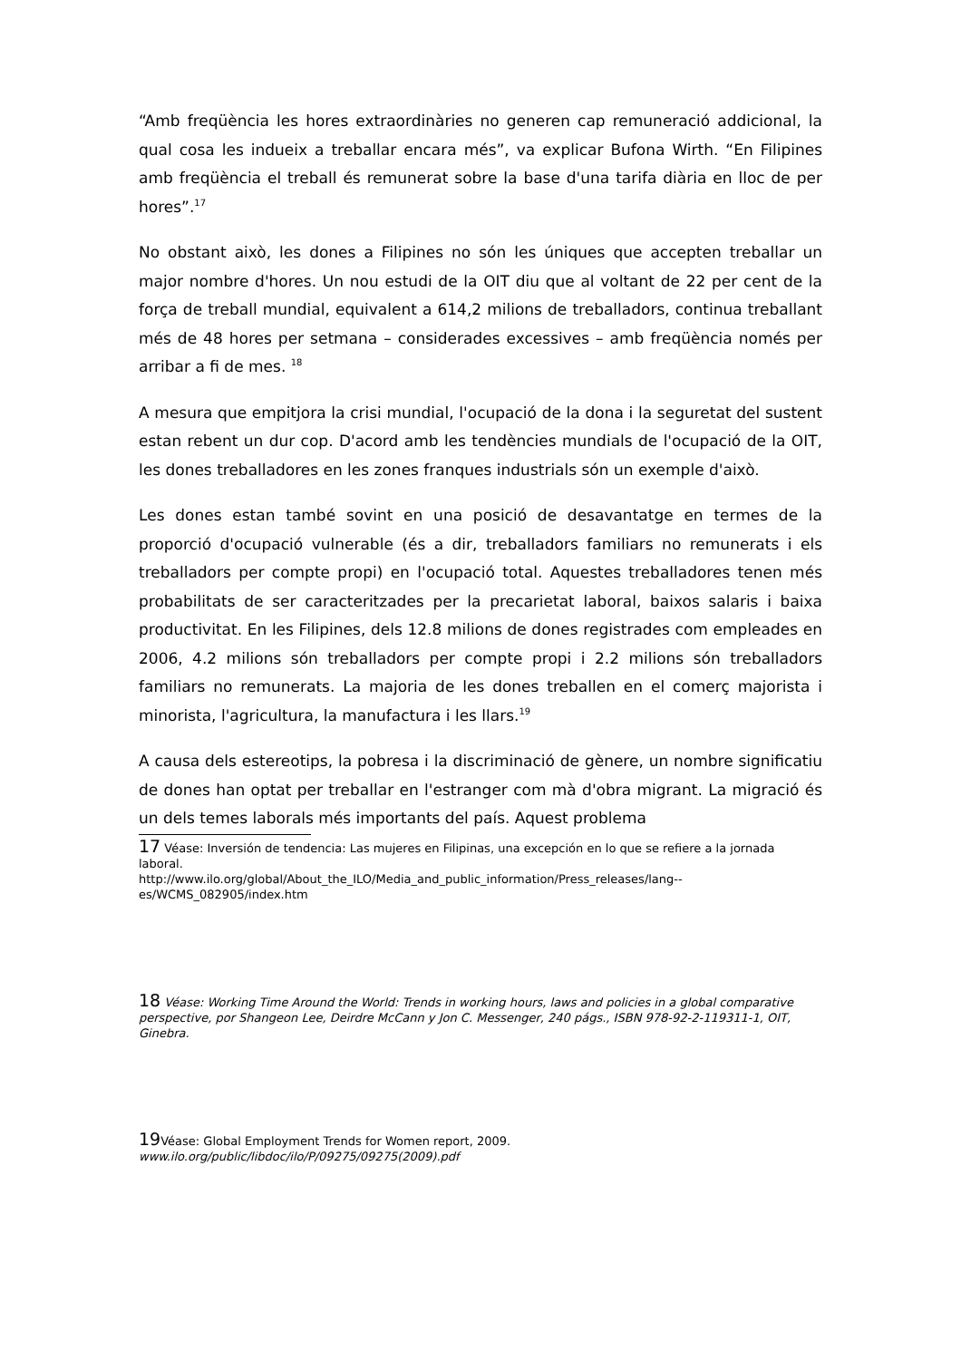“Amb freqüència les hores extraordinàries no generen cap remuneració addicional, la qual cosa les indueix a treballar encara més”, va explicar Bufona Wirth. “En Filipines amb freqüència el treball és remunerat sobre la base d'una tarifa diària en lloc de per hores”.<sup>17</sup>
No obstant això, les dones a Filipines no són les úniques que accepten treballar un major nombre d'hores. Un nou estudi de la OIT diu que al voltant de 22 per cent de la força de treball mundial, equivalent a 614,2 milions de treballadors, continua treballant més de 48 hores per setmana – considerades excessives – amb freqüència només per arribar a fi de mes. <sup>18</sup>
A mesura que empitjora la crisi mundial, l'ocupació de la dona i la seguretat del sustent estan rebent un dur cop. D'acord amb les tendències mundials de l'ocupació de la OIT, les dones treballadores en les zones franques industrials són un exemple d'això.
Les dones estan també sovint en una posició de desavantatge en termes de la proporció d'ocupació vulnerable (és a dir, treballadors familiars no remunerats i els treballadors per compte propi) en l'ocupació total. Aquestes treballadores tenen més probabilitats de ser caracteritzades per la precarietat laboral, baixos salaris i baixa productivitat. En les Filipines, dels 12.8 milions de dones registrades com empleades en 2006, 4.2 milions són treballadors per compte propi i 2.2 milions són treballadors familiars no remunerats. La majoria de les dones treballen en el comerç majorista i minorista, l'agricultura, la manufactura i les llars.<sup>19</sup>
A causa dels estereotips, la pobresa i la discriminació de gènere, un nombre significatiu de dones han optat per treballar en l'estranger com mà d'obra migrant. La migració és un dels temes laborals més importants del país. Aquest problema
17 Véase: Inversión de tendencia: Las mujeres en Filipinas, una excepción en lo que se refiere a la jornada laboral.
http://www.ilo.org/global/About_the_ILO/Media_and_public_information/Press_releases/lang--es/WCMS_082905/index.htm
18 Véase: Working Time Around the World: Trends in working hours, laws and policies in a global comparative perspective, por Shangeon Lee, Deirdre McCann y Jon C. Messenger, 240 págs., ISBN 978-92-2-119311-1, OIT, Ginebra.
19 Véase: Global Employment Trends for Women report, 2009.
www.ilo.org/public/libdoc/ilo/P/09275/09275(2009).pdf